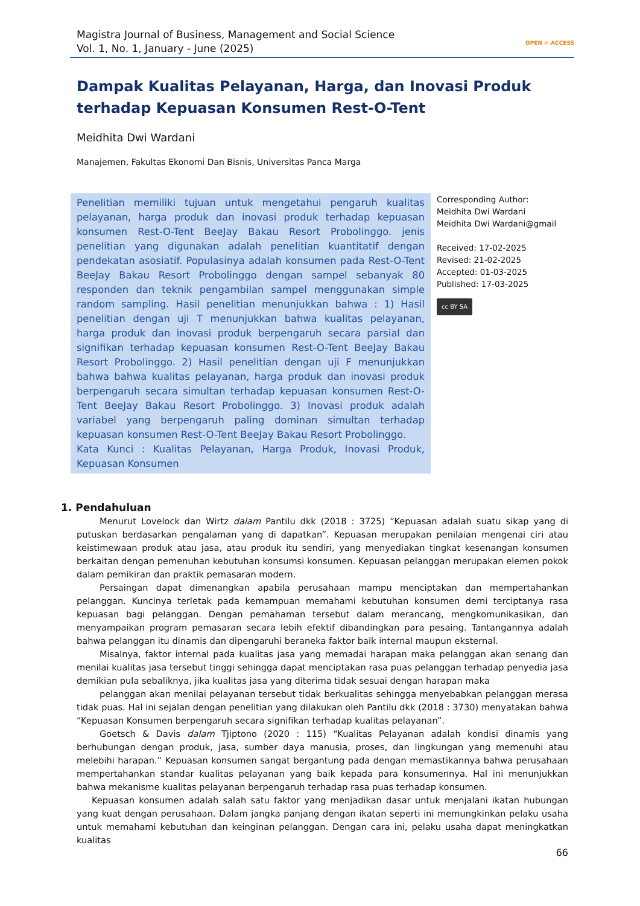Magistra Journal of Business, Management and Social Science
Vol. 1, No. 1, January - June (2025)
OPEN ◎ ACCESS
Dampak Kualitas Pelayanan, Harga, dan Inovasi Produk terhadap Kepuasan Konsumen Rest-O-Tent
Meidhita Dwi Wardani
Manajemen, Fakultas Ekonomi Dan Bisnis, Universitas Panca Marga
Penelitian memiliki tujuan untuk mengetahui pengaruh kualitas pelayanan, harga produk dan inovasi produk terhadap kepuasan konsumen Rest-O-Tent BeeJay Bakau Resort Probolinggo. jenis penelitian yang digunakan adalah penelitian kuantitatif dengan pendekatan asosiatif. Populasinya adalah konsumen pada Rest-O-Tent BeeJay Bakau Resort Probolinggo dengan sampel sebanyak 80 responden dan teknik pengambilan sampel menggunakan simple random sampling. Hasil penelitian menunjukkan bahwa : 1) Hasil penelitian dengan uji T menunjukkan bahwa kualitas pelayanan, harga produk dan inovasi produk berpengaruh secara parsial dan signifikan terhadap kepuasan konsumen Rest-O-Tent BeeJay Bakau Resort Probolinggo. 2) Hasil penelitian dengan uji F menunjukkan bahwa bahwa kualitas pelayanan, harga produk dan inovasi produk berpengaruh secara simultan terhadap kepuasan konsumen Rest-O-Tent BeeJay Bakau Resort Probolinggo. 3) Inovasi produk adalah variabel yang berpengaruh paling dominan simultan terhadap kepuasan konsumen Rest-O-Tent BeeJay Bakau Resort Probolinggo.
Kata Kunci : Kualitas Pelayanan, Harga Produk, Inovasi Produk, Kepuasan Konsumen
Corresponding Author:
Meidhita Dwi Wardani
Meidhita Dwi Wardani@gmail
Received: 17-02-2025
Revised: 21-02-2025
Accepted: 01-03-2025
Published: 17-03-2025
cc BY SA
1. Pendahuluan
Menurut Lovelock dan Wirtz dalam Pantilu dkk (2018 : 3725) “Kepuasan adalah suatu sikap yang di putuskan berdasarkan pengalaman yang di dapatkan”. Kepuasan merupakan penilaian mengenai ciri atau keistimewaan produk atau jasa, atau produk itu sendiri, yang menyediakan tingkat kesenangan konsumen berkaitan dengan pemenuhan kebutuhan konsumsi konsumen. Kepuasan pelanggan merupakan elemen pokok dalam pemikiran dan praktik pemasaran modern.
Persaingan dapat dimenangkan apabila perusahaan mampu menciptakan dan mempertahankan pelanggan. Kuncinya terletak pada kemampuan memahami kebutuhan konsumen demi terciptanya rasa kepuasan bagi pelanggan. Dengan pemahaman tersebut dalam merancang, mengkomunikasikan, dan menyampaikan program pemasaran secara lebih efektif dibandingkan para pesaing. Tantangannya adalah bahwa pelanggan itu dinamis dan dipengaruhi beraneka faktor baik internal maupun eksternal.
Misalnya, faktor internal pada kualitas jasa yang memadai harapan maka pelanggan akan senang dan menilai kualitas jasa tersebut tinggi sehingga dapat menciptakan rasa puas pelanggan terhadap penyedia jasa demikian pula sebaliknya, jika kualitas jasa yang diterima tidak sesuai dengan harapan maka
pelanggan akan menilai pelayanan tersebut tidak berkualitas sehingga menyebabkan pelanggan merasa tidak puas. Hal ini sejalan dengan penelitian yang dilakukan oleh Pantilu dkk (2018 : 3730) menyatakan bahwa “Kepuasan Konsumen berpengaruh secara signifikan terhadap kualitas pelayanan”.
Goetsch & Davis dalam Tjiptono (2020 : 115) “Kualitas Pelayanan adalah kondisi dinamis yang berhubungan dengan produk, jasa, sumber daya manusia, proses, dan lingkungan yang memenuhi atau melebihi harapan.” Kepuasan konsumen sangat bergantung pada dengan memastikannya bahwa perusahaan mempertahankan standar kualitas pelayanan yang baik kepada para konsumennya. Hal ini menunjukkan bahwa mekanisme kualitas pelayanan berpengaruh terhadap rasa puas terhadap konsumen.
Kepuasan konsumen adalah salah satu faktor yang menjadikan dasar untuk menjalani ikatan hubungan yang kuat dengan perusahaan. Dalam jangka panjang dengan ikatan seperti ini memungkinkan pelaku usaha untuk memahami kebutuhan dan keinginan pelanggan. Dengan cara ini, pelaku usaha dapat meningkatkan kualitas
66